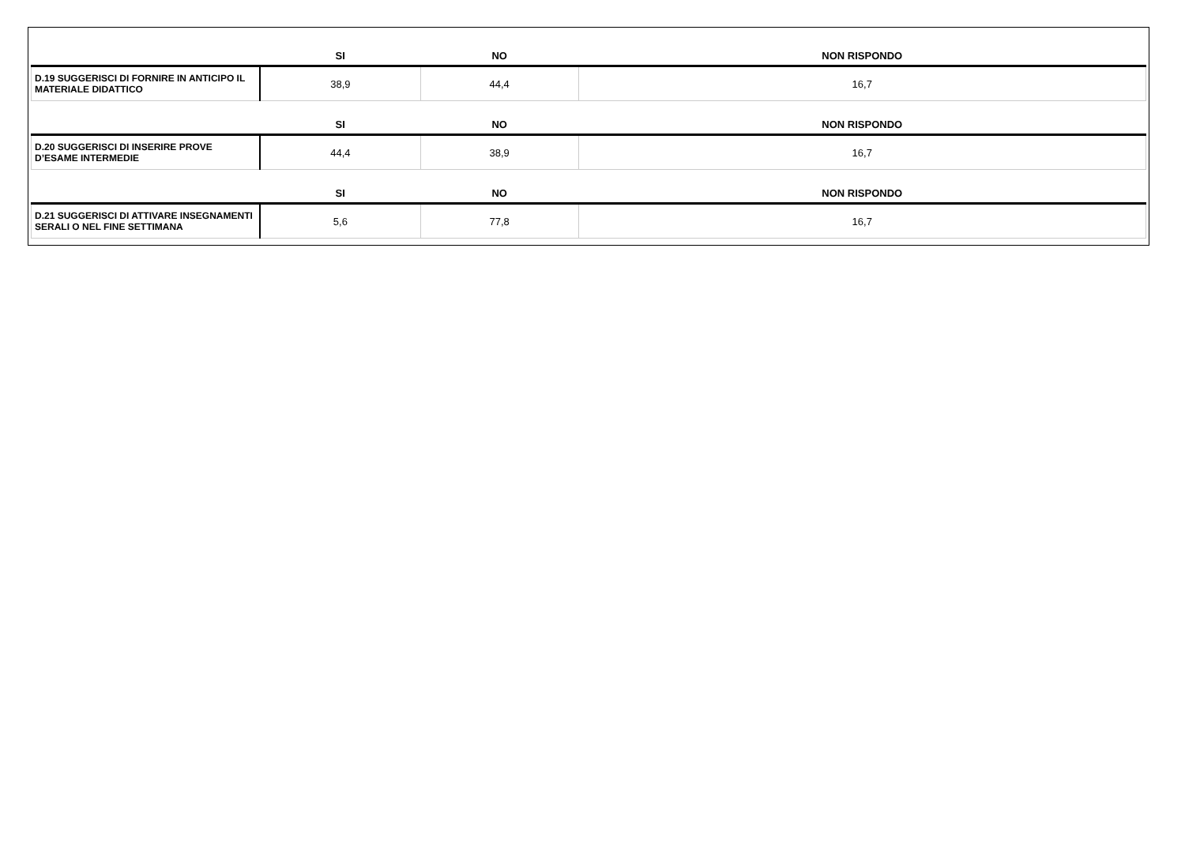| | SI | NO | NON RISPONDO |
| --- | --- | --- | --- |
| D.19 SUGGERISCI DI FORNIRE IN ANTICIPO IL MATERIALE DIDATTICO | 38,9 | 44,4 | 16,7 |
| | SI | NO | NON RISPONDO |
| D.20 SUGGERISCI DI INSERIRE PROVE D’ESAME INTERMEDIE | 44,4 | 38,9 | 16,7 |
| | SI | NO | NON RISPONDO |
| D.21 SUGGERISCI DI ATTIVARE INSEGNAMENTI SERALI O NEL FINE SETTIMANA | 5,6 | 77,8 | 16,7 |